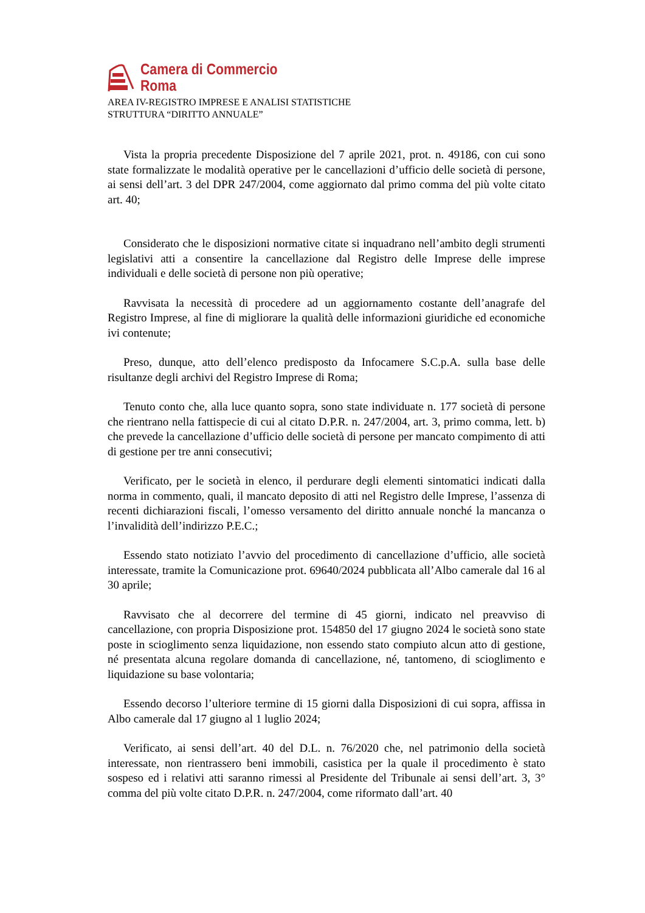Camera di Commercio
Roma
AREA IV-REGISTRO IMPRESE E ANALISI STATISTICHE
STRUTTURA “DIRITTO ANNUALE”
Vista la propria precedente Disposizione del 7 aprile 2021, prot. n. 49186, con cui sono state formalizzate le modalità operative per le cancellazioni d’ufficio delle società di persone, ai sensi dell’art. 3 del DPR 247/2004, come aggiornato dal primo comma del più volte citato art. 40;
Considerato che le disposizioni normative citate si inquadrano nell’ambito degli strumenti legislativi atti a consentire la cancellazione dal Registro delle Imprese delle imprese individuali e delle società di persone non più operative;
Ravvisata la necessità di procedere ad un aggiornamento costante dell’anagrafe del Registro Imprese, al fine di migliorare la qualità delle informazioni giuridiche ed economiche ivi contenute;
Preso, dunque, atto dell’elenco predisposto da Infocamere S.C.p.A. sulla base delle risultanze degli archivi del Registro Imprese di Roma;
Tenuto conto che, alla luce quanto sopra, sono state individuate n. 177 società di persone che rientrano nella fattispecie di cui al citato D.P.R. n. 247/2004, art. 3, primo comma, lett. b) che prevede la cancellazione d’ufficio delle società di persone per mancato compimento di atti di gestione per tre anni consecutivi;
Verificato, per le società in elenco, il perdurare degli elementi sintomatici indicati dalla norma in commento, quali, il mancato deposito di atti nel Registro delle Imprese, l’assenza di recenti dichiarazioni fiscali, l’omesso versamento del diritto annuale nonché la mancanza o l’invalidità dell’indirizzo P.E.C.;
Essendo stato notiziato l’avvio del procedimento di cancellazione d’ufficio, alle società interessate, tramite la Comunicazione prot. 69640/2024 pubblicata all’Albo camerale dal 16 al 30 aprile;
Ravvisato che al decorrere del termine di 45 giorni, indicato nel preavviso di cancellazione, con propria Disposizione prot. 154850 del 17 giugno 2024 le società sono state poste in scioglimento senza liquidazione, non essendo stato compiuto alcun atto di gestione, né presentata alcuna regolare domanda di cancellazione, né, tantomeno, di scioglimento e liquidazione su base volontaria;
Essendo decorso l’ulteriore termine di 15 giorni dalla Disposizioni di cui sopra, affissa in Albo camerale dal 17 giugno al 1 luglio 2024;
Verificato, ai sensi dell’art. 40 del D.L. n. 76/2020 che, nel patrimonio della società interessate, non rientrassero beni immobili, casistica per la quale il procedimento è stato sospeso ed i relativi atti saranno rimessi al Presidente del Tribunale ai sensi dell’art. 3, 3° comma del più volte citato D.P.R. n. 247/2004, come riformato dall’art. 40